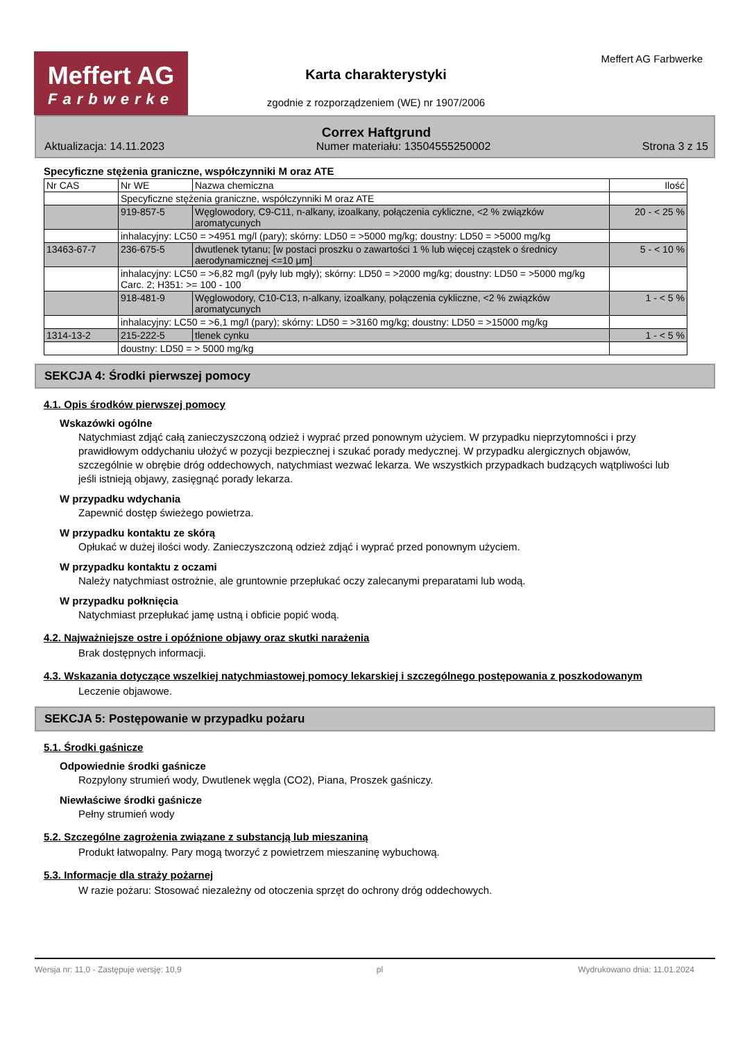Meffert AG
Farbwerke
Karta charakterystyki
zgodnie z rozporządzeniem (WE) nr 1907/2006
Meffert AG Farbwerke
Correx Haftgrund
Aktualizacja: 14.11.2023 Numer materiału: 13504555250002 Strona 3 z 15
Specyficzne stężenia graniczne, współczynniki M oraz ATE
| Nr CAS | Nr WE | Nazwa chemiczna | Ilość |
| | Specyficzne stężenia graniczne, współczynniki M oraz ATE | | |
| | 919-857-5 | Węglowodory, C9-C11, n-alkany, izoalkany, połączenia cykliczne, <2 % związków aromatycunych | 20 - < 25 % |
| | inhalacyjny: LC50 = >4951 mg/l (pary); skórny: LD50 = >5000 mg/kg; doustny: LD50 = >5000 mg/kg | | |
| 13463-67-7 | 236-675-5 | dwutlenek tytanu; [w postaci proszku o zawartości 1 % lub więcej cząstek o średnicy aerodynamicznej <=10 μm] | 5 - < 10 % |
| | inhalacyjny: LC50 = >6,82 mg/l (pyły lub mgły); skórny: LD50 = >2000 mg/kg; doustny: LD50 = >5000 mg/kg Carc. 2; H351: >= 100 - 100 | | |
| | 918-481-9 | Węglowodory, C10-C13, n-alkany, izoalkany, połączenia cykliczne, <2 % związków aromatycunych | 1 - < 5 % |
| | inhalacyjny: LC50 = >6,1 mg/l (pary); skórny: LD50 = >3160 mg/kg; doustny: LD50 = >15000 mg/kg | | |
| 1314-13-2 | 215-222-5 | tlenek cynku | 1 - < 5 % |
| | doustny: LD50 = > 5000 mg/kg | | |
SEKCJA 4: Środki pierwszej pomocy
4.1. Opis środków pierwszej pomocy
Wskazówki ogólne
Natychmiast zdjąć całą zanieczyszczoną odzież i wyprać przed ponownym użyciem. W przypadku nieprzytomności i przy prawidłowym oddychaniu ułożyć w pozycji bezpiecznej i szukać porady medycznej. W przypadku alergicznych objawów, szczególnie w obrębie dróg oddechowych, natychmiast wezwać lekarza. We wszystkich przypadkach budzących wątpliwości lub jeśli istnieją objawy, zasięgnąć porady lekarza.
W przypadku wdychania
Zapewnić dostęp świeżego powietrza.
W przypadku kontaktu ze skórą
Opłukać w dużej ilości wody. Zanieczyszczoną odzież zdjąć i wyprać przed ponownym użyciem.
W przypadku kontaktu z oczami
Należy natychmiast ostrożnie, ale gruntownie przepłukać oczy zalecanymi preparatami lub wodą.
W przypadku połknięcia
Natychmiast przepłukać jamę ustną i obficie popić wodą.
4.2. Najważniejsze ostre i opóźnione objawy oraz skutki narażenia
Brak dostępnych informacji.
4.3. Wskazania dotyczące wszelkiej natychmiastowej pomocy lekarskiej i szczególnego postępowania z poszkodowanym
Leczenie objawowe.
SEKCJA 5: Postępowanie w przypadku pożaru
5.1. Środki gaśnicze
Odpowiednie środki gaśnicze
Rozpylony strumień wody, Dwutlenek węgla (CO2), Piana, Proszek gaśniczy.
Niewłaściwe środki gaśnicze
Pełny strumień wody
5.2. Szczególne zagrożenia związane z substancją lub mieszaniną
Produkt łatwopalny. Pary mogą tworzyć z powietrzem mieszaninę wybuchową.
5.3. Informacje dla straży pożarnej
W razie pożaru: Stosować niezależny od otoczenia sprzęt do ochrony dróg oddechowych.
Wersja nr: 11,0 - Zastępuje wersję: 10,9 pl Wydrukowano dnia: 11.01.2024